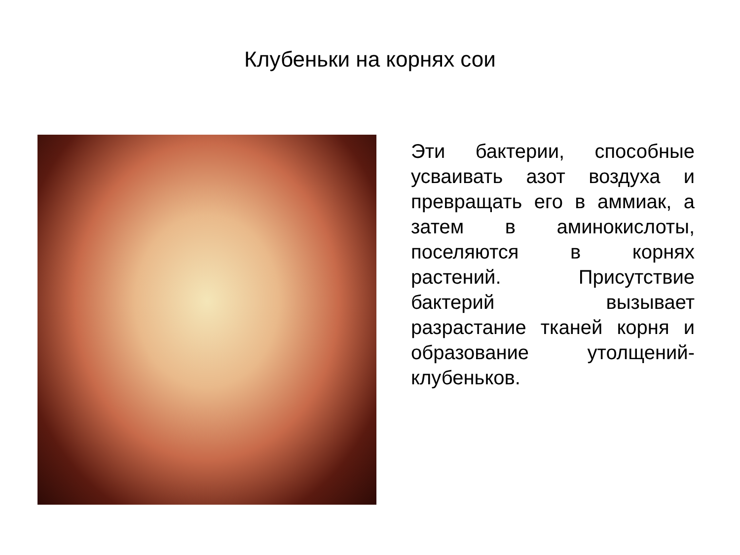Клубеньки на корнях сои
Эти бактерии, способные усваивать азот воздуха и превращать его в аммиак, а затем в аминокислоты, поселяются в корнях растений. Присутствие бактерий вызывает разрастание тканей корня и образование утолщений-клубеньков.